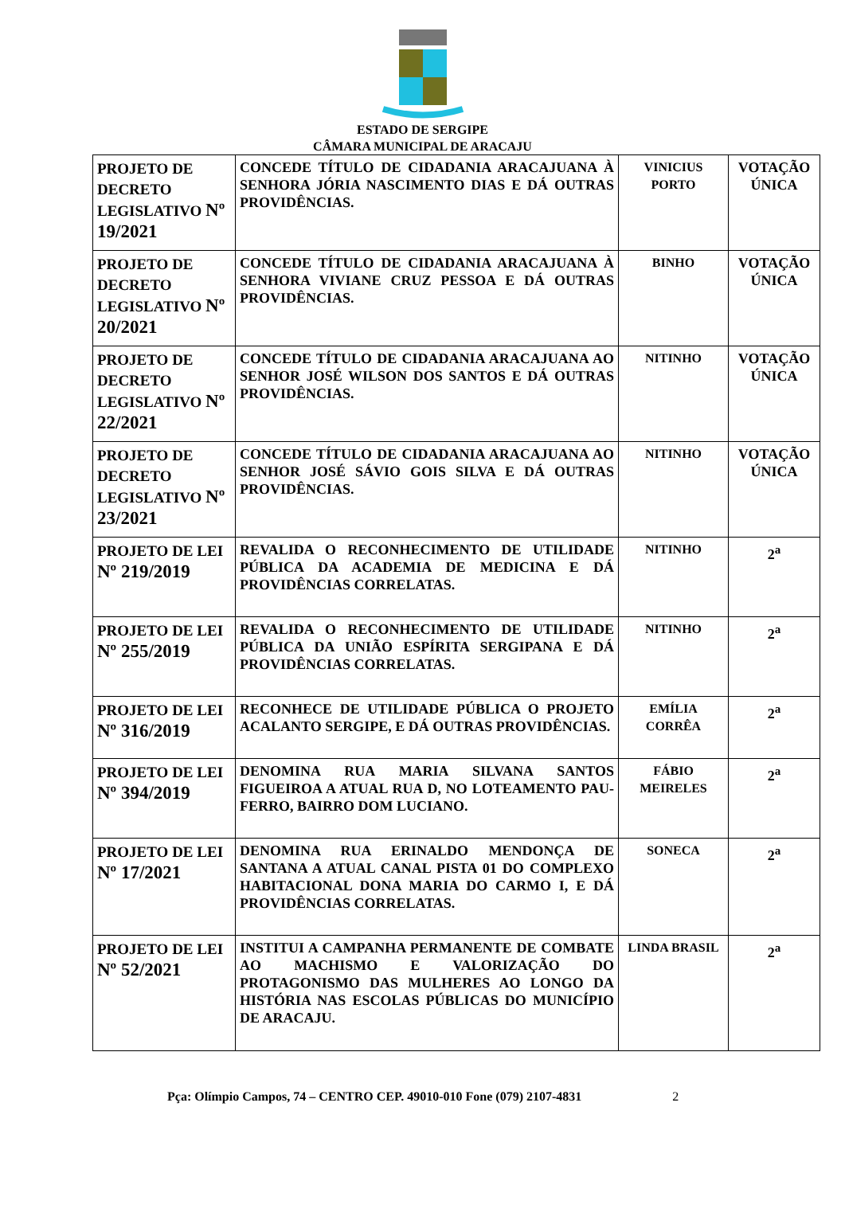ESTADO DE SERGIPE
CÂMARA MUNICIPAL DE ARACAJU
| PROJETO DE DECRETO LEGISLATIVO Nº 19/2021 | CONCEDE TÍTULO DE CIDADANIA ARACAJUANA À SENHORA JÓRIA NASCIMENTO DIAS E DÁ OUTRAS PROVIDÊNCIAS. | VINICIUS PORTO | VOTAÇÃO ÚNICA |
| PROJETO DE DECRETO LEGISLATIVO Nº 20/2021 | CONCEDE TÍTULO DE CIDADANIA ARACAJUANA À SENHORA VIVIANE CRUZ PESSOA E DÁ OUTRAS PROVIDÊNCIAS. | BINHO | VOTAÇÃO ÚNICA |
| PROJETO DE DECRETO LEGISLATIVO Nº 22/2021 | CONCEDE TÍTULO DE CIDADANIA ARACAJUANA AO SENHOR JOSÉ WILSON DOS SANTOS E DÁ OUTRAS PROVIDÊNCIAS. | NITINHO | VOTAÇÃO ÚNICA |
| PROJETO DE DECRETO LEGISLATIVO Nº 23/2021 | CONCEDE TÍTULO DE CIDADANIA ARACAJUANA AO SENHOR JOSÉ SÁVIO GOIS SILVA E DÁ OUTRAS PROVIDÊNCIAS. | NITINHO | VOTAÇÃO ÚNICA |
| PROJETO DE LEI Nº 219/2019 | REVALIDA O RECONHECIMENTO DE UTILIDADE PÚBLICA DA ACADEMIA DE MEDICINA E DÁ PROVIDÊNCIAS CORRELATAS. | NITINHO | 2<sup>a</sup> |
| PROJETO DE LEI Nº 255/2019 | REVALIDA O RECONHECIMENTO DE UTILIDADE PÚBLICA DA UNIÃO ESPÍRITA SERGIPANA E DÁ PROVIDÊNCIAS CORRELATAS. | NITINHO | 2<sup>a</sup> |
| PROJETO DE LEI Nº 316/2019 | RECONHECE DE UTILIDADE PÚBLICA O PROJETO ACALANTO SERGIPE, E DÁ OUTRAS PROVIDÊNCIAS. | EMÍLIA CORRÊA | 2<sup>a</sup> |
| PROJETO DE LEI Nº 394/2019 | DENOMINA RUA MARIA SILVANA SANTOS FIGUEIROA A ATUAL RUA D, NO LOTEAMENTO PAU-FERRO, BAIRRO DOM LUCIANO. | FÁBIO MEIRELES | 2<sup>a</sup> |
| PROJETO DE LEI Nº 17/2021 | DENOMINA RUA ERINALDO MENDONÇA DE SANTANA A ATUAL CANAL PISTA 01 DO COMPLEXO HABITACIONAL DONA MARIA DO CARMO I, E DÁ PROVIDÊNCIAS CORRELATAS. | SONECA | 2<sup>a</sup> |
| PROJETO DE LEI Nº 52/2021 | INSTITUI A CAMPANHA PERMANENTE DE COMBATE AO MACHISMO E VALORIZAÇÃO DO PROTAGONISMO DAS MULHERES AO LONGO DA HISTÓRIA NAS ESCOLAS PÚBLICAS DO MUNICÍPIO DE ARACAJU. | LINDA BRASIL | 2<sup>a</sup> |
Pça: Olímpio Campos, 74 – CENTRO CEP. 49010-010 Fone (079) 2107-4831 2